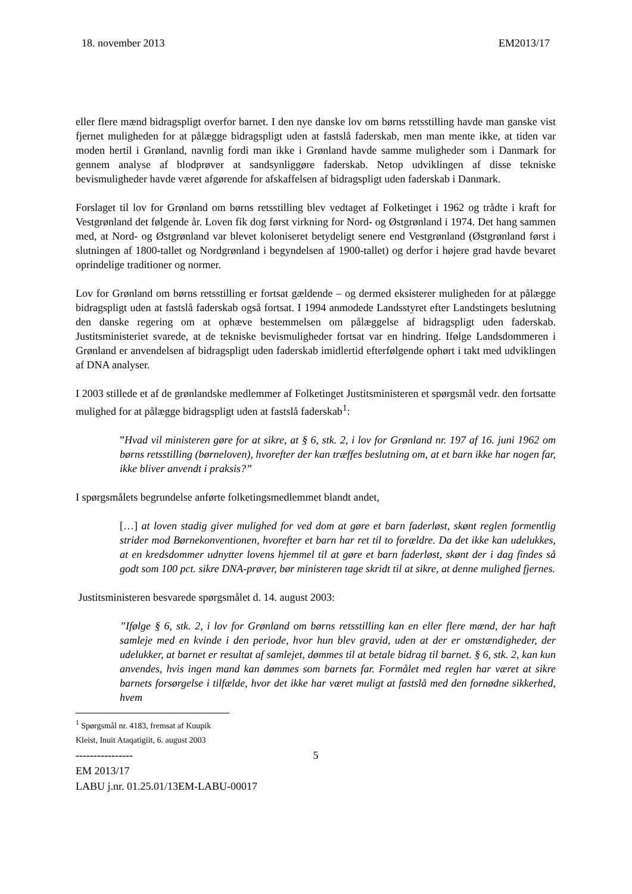18. november 2013 EM2013/17
eller flere mænd bidragspligt overfor barnet. I den nye danske lov om børns retsstilling havde man ganske vist fjernet muligheden for at pålægge bidragspligt uden at fastslå faderskab, men man mente ikke, at tiden var moden hertil i Grønland, navnlig fordi man ikke i Grønland havde samme muligheder som i Danmark for gennem analyse af blodprøver at sandsynliggøre faderskab. Netop udviklingen af disse tekniske bevismuligheder havde været afgørende for afskaffelsen af bidragspligt uden faderskab i Danmark.
Forslaget til lov for Grønland om børns retsstilling blev vedtaget af Folketinget i 1962 og trådte i kraft for Vestgrønland det følgende år. Loven fik dog først virkning for Nord- og Østgrønland i 1974. Det hang sammen med, at Nord- og Østgrønland var blevet koloniseret betydeligt senere end Vestgrønland (Østgrønland først i slutningen af 1800-tallet og Nordgrønland i begyndelsen af 1900-tallet) og derfor i højere grad havde bevaret oprindelige traditioner og normer.
Lov for Grønland om børns retsstilling er fortsat gældende – og dermed eksisterer muligheden for at pålægge bidragspligt uden at fastslå faderskab også fortsat. I 1994 anmodede Landsstyret efter Landstingets beslutning den danske regering om at ophæve bestemmelsen om pålæggelse af bidragspligt uden faderskab. Justitsministeriet svarede, at de tekniske bevismuligheder fortsat var en hindring. Ifølge Landsdommeren i Grønland er anvendelsen af bidragspligt uden faderskab imidlertid efterfølgende ophørt i takt med udviklingen af DNA analyser.
I 2003 stillede et af de grønlandske medlemmer af Folketinget Justitsministeren et spørgsmål vedr. den fortsatte mulighed for at pålægge bidragspligt uden at fastslå faderskab<sup>1</sup>:
”Hvad vil ministeren gøre for at sikre, at § 6, stk. 2, i lov for Grønland nr. 197 af 16. juni 1962 om børns retsstilling (børneloven), hvorefter der kan træffes beslutning om, at et barn ikke har nogen far, ikke bliver anvendt i praksis?”
I spørgsmålets begrundelse anførte folketingsmedlemmet blandt andet,
[…] at loven stadig giver mulighed for ved dom at gøre et barn faderløst, skønt reglen formentlig strider mod Børnekonventionen, hvorefter et barn har ret til to forældre. Da det ikke kan udelukkes, at en kredsdommer udnytter lovens hjemmel til at gøre et barn faderløst, skønt der i dag findes så godt som 100 pct. sikre DNA-prøver, bør ministeren tage skridt til at sikre, at denne mulighed fjernes.
Justitsministeren besvarede spørgsmålet d. 14. august 2003:
”Ifølge § 6, stk. 2, i lov for Grønland om børns retsstilling kan en eller flere mænd, der har haft samleje med en kvinde i den periode, hvor hun blev gravid, uden at der er omstændigheder, der udelukker, at barnet er resultat af samlejet, dømmes til at betale bidrag til barnet. § 6, stk. 2, kan kun anvendes, hvis ingen mand kan dømmes som barnets far. Formålet med reglen har været at sikre barnets forsørgelse i tilfælde, hvor det ikke har været muligt at fastslå med den fornødne sikkerhed, hvem
<sup>1</sup> Spørgsmål nr. 4183, fremsat af Kuupik Kleist, Inuit Ataqatigiit, 6. august 2003
----------------
5
EM 2013/17
LABU j.nr. 01.25.01/13EM-LABU-00017